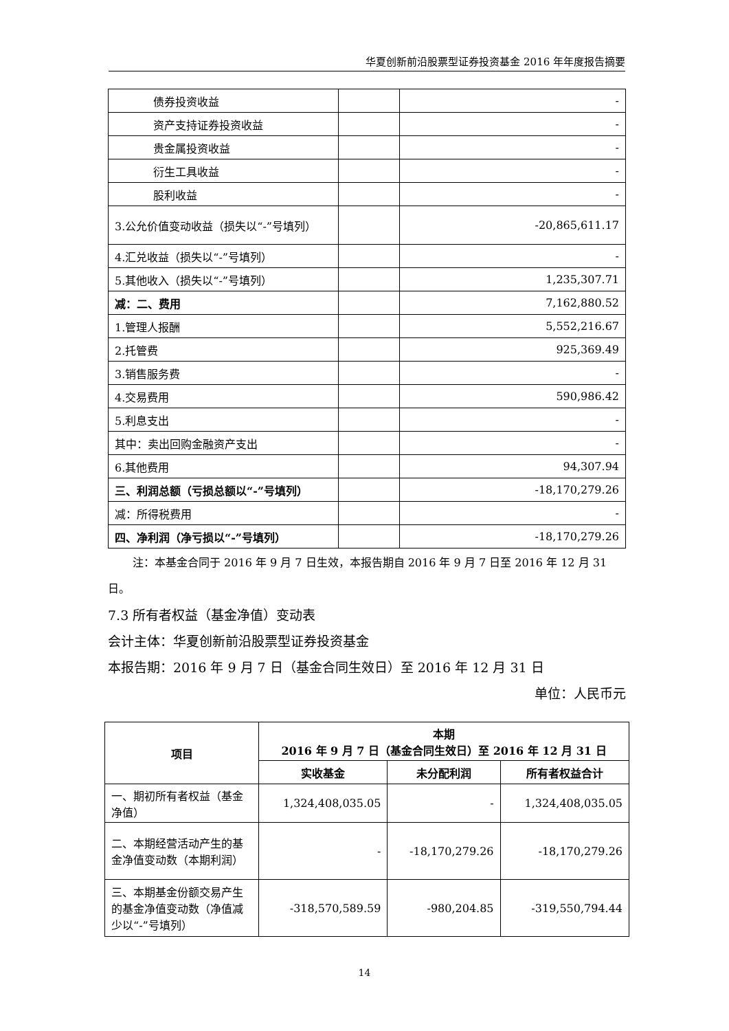华夏创新前沿股票型证券投资基金 2016 年年度报告摘要
| 债券投资收益 | | - |
| 资产支持证券投资收益 | | - |
| 贵金属投资收益 | | - |
| 衍生工具收益 | | - |
| 股利收益 | | - |
| 3.公允价值变动收益（损失以“-”号填列） | | -20,865,611.17 |
| 4.汇兑收益（损失以“-”号填列） | | - |
| 5.其他收入（损失以“-”号填列） | | 1,235,307.71 |
| 减：二、费用 | | 7,162,880.52 |
| 1.管理人报酬 | | 5,552,216.67 |
| 2.托管费 | | 925,369.49 |
| 3.销售服务费 | | - |
| 4.交易费用 | | 590,986.42 |
| 5.利息支出 | | - |
| 其中：卖出回购金融资产支出 | | - |
| 6.其他费用 | | 94,307.94 |
| 三、利润总额（亏损总额以“-”号填列） | | -18,170,279.26 |
| 减：所得税费用 | | - |
| 四、净利润（净亏损以“-”号填列） | | -18,170,279.26 |
注：本基金合同于 2016 年 9 月 7 日生效，本报告期自 2016 年 9 月 7 日至 2016 年 12 月 31 日。
7.3 所有者权益（基金净值）变动表
会计主体：华夏创新前沿股票型证券投资基金
本报告期：2016 年 9 月 7 日（基金合同生效日）至 2016 年 12 月 31 日
单位：人民币元
| 项目 | 本期 2016 年 9 月 7 日（基金合同生效日）至 2016 年 12 月 31 日 | | |
| --- | --- | --- | --- |
| | 实收基金 | 未分配利润 | 所有者权益合计 |
| 一、期初所有者权益（基金净值） | 1,324,408,035.05 | - | 1,324,408,035.05 |
| 二、本期经营活动产生的基金净值变动数（本期利润） | - | -18,170,279.26 | -18,170,279.26 |
| 三、本期基金份额交易产生的基金净值变动数（净值减少以“-”号填列） | -318,570,589.59 | -980,204.85 | -319,550,794.44 |
14